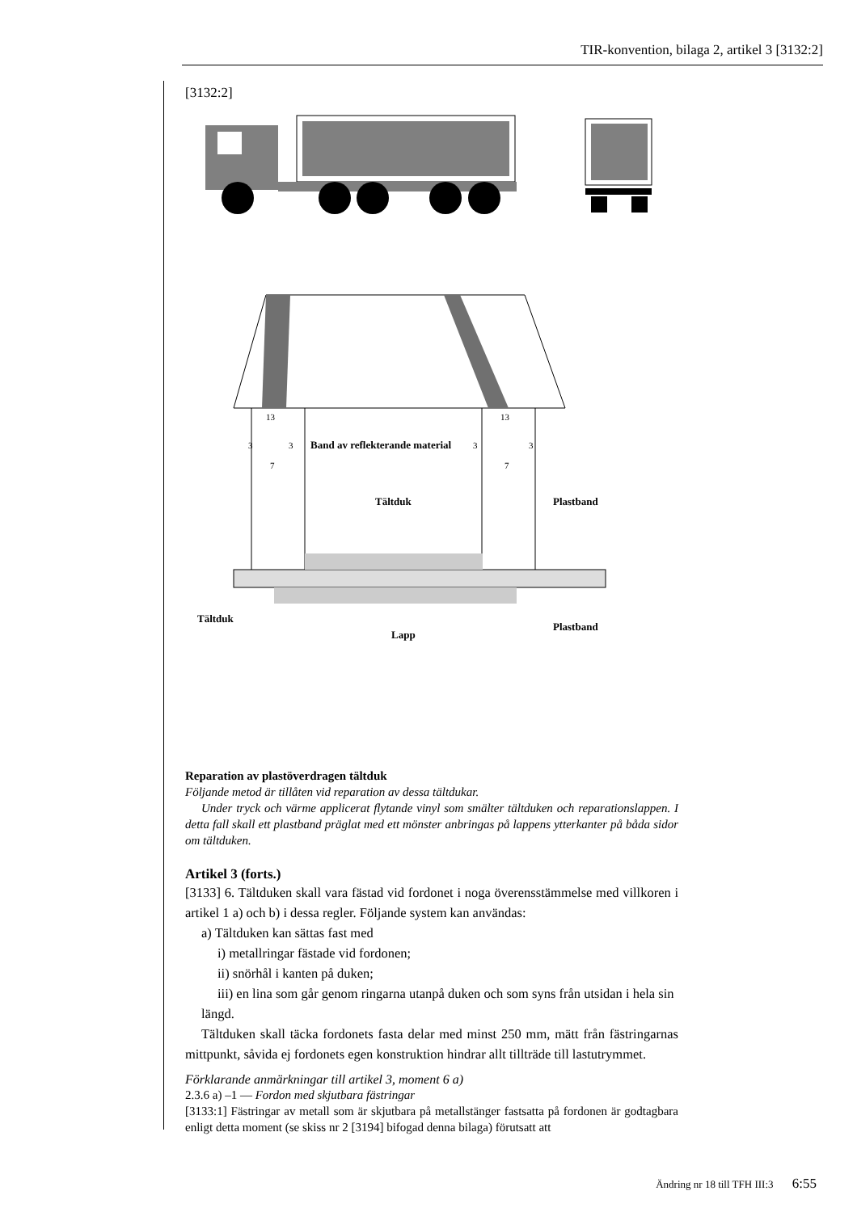TIR-konvention, bilaga 2, artikel 3 [3132:2]
[3132:2]
Band av reflekterande material
Tältduk
Plastband
Tältduk
Lapp
Plastband
13
13
3
3
3
3
7
7
Reparation av plastöverdragen tältduk
Följande metod är tillåten vid reparation av dessa tältdukar.
Under tryck och värme applicerat flytande vinyl som smälter tältduken och reparationslappen. I detta fall skall ett plastband präglat med ett mönster anbringas på lappens ytterkanter på båda sidor om tältduken.
Artikel 3 (forts.)
[3133] 6. Tältduken skall vara fästad vid fordonet i noga överensstämmelse med villkoren i artikel 1 a) och b) i dessa regler. Följande system kan användas:
a) Tältduken kan sättas fast med
i) metallringar fästade vid fordonen;
ii) snörhål i kanten på duken;
iii) en lina som går genom ringarna utanpå duken och som syns från utsidan i hela sin längd.
Tältduken skall täcka fordonets fasta delar med minst 250 mm, mätt från fästringarnas mittpunkt, såvida ej fordonets egen konstruktion hindrar allt tillträde till lastutrymmet.
Förklarande anmärkningar till artikel 3, moment 6 a)
2.3.6 a) –1 — Fordon med skjutbara fästringar
[3133:1] Fästringar av metall som är skjutbara på metallstänger fastsatta på fordonen är godtagbara enligt detta moment (se skiss nr 2 [3194] bifogad denna bilaga) förutsatt att
Ändring nr 18 till TFH III:3 6:55